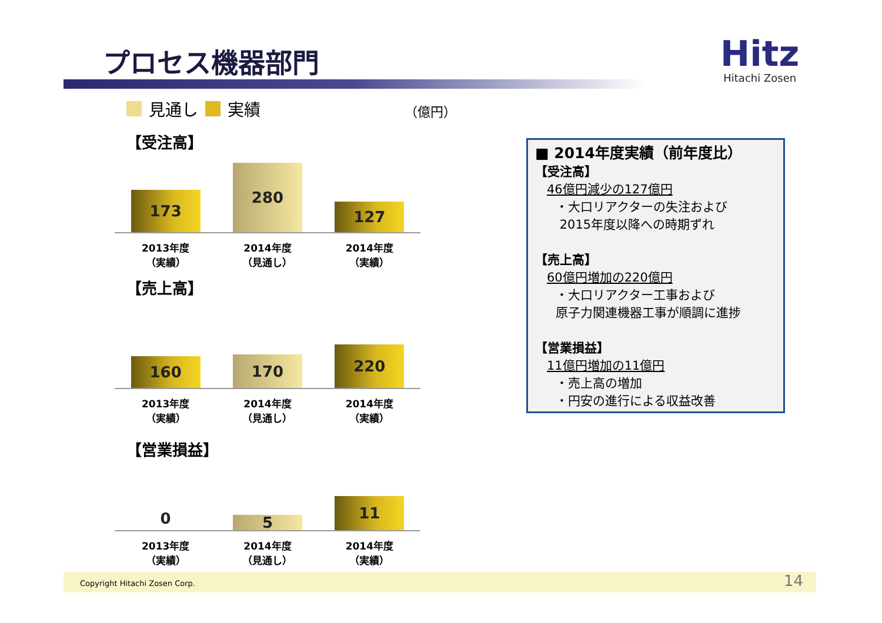プロセス機器部門
Hitz
Hitachi Zosen
見通し 実績 （億円）
【受注高】
173
280
127
2013年度
（実績）
2014年度
（見通し）
2014年度
（実績）
【売上高】
160
170
220
2013年度
（実績）
2014年度
（見通し）
2014年度
（実績）
【営業損益】
0
5
11
2013年度
（実績）
2014年度
（見通し）
2014年度
（実績）
■ 2014年度実績（前年度比）
【受注高】
46億円減少の127億円
・大口リアクターの失注および
2015年度以降への時期ずれ
【売上高】
60億円増加の220億円
・大口リアクター工事および
原子力関連機器工事が順調に進捗
【営業損益】
11億円増加の11億円
・売上高の増加
・円安の進行による収益改善
Copyright Hitachi Zosen Corp. 14